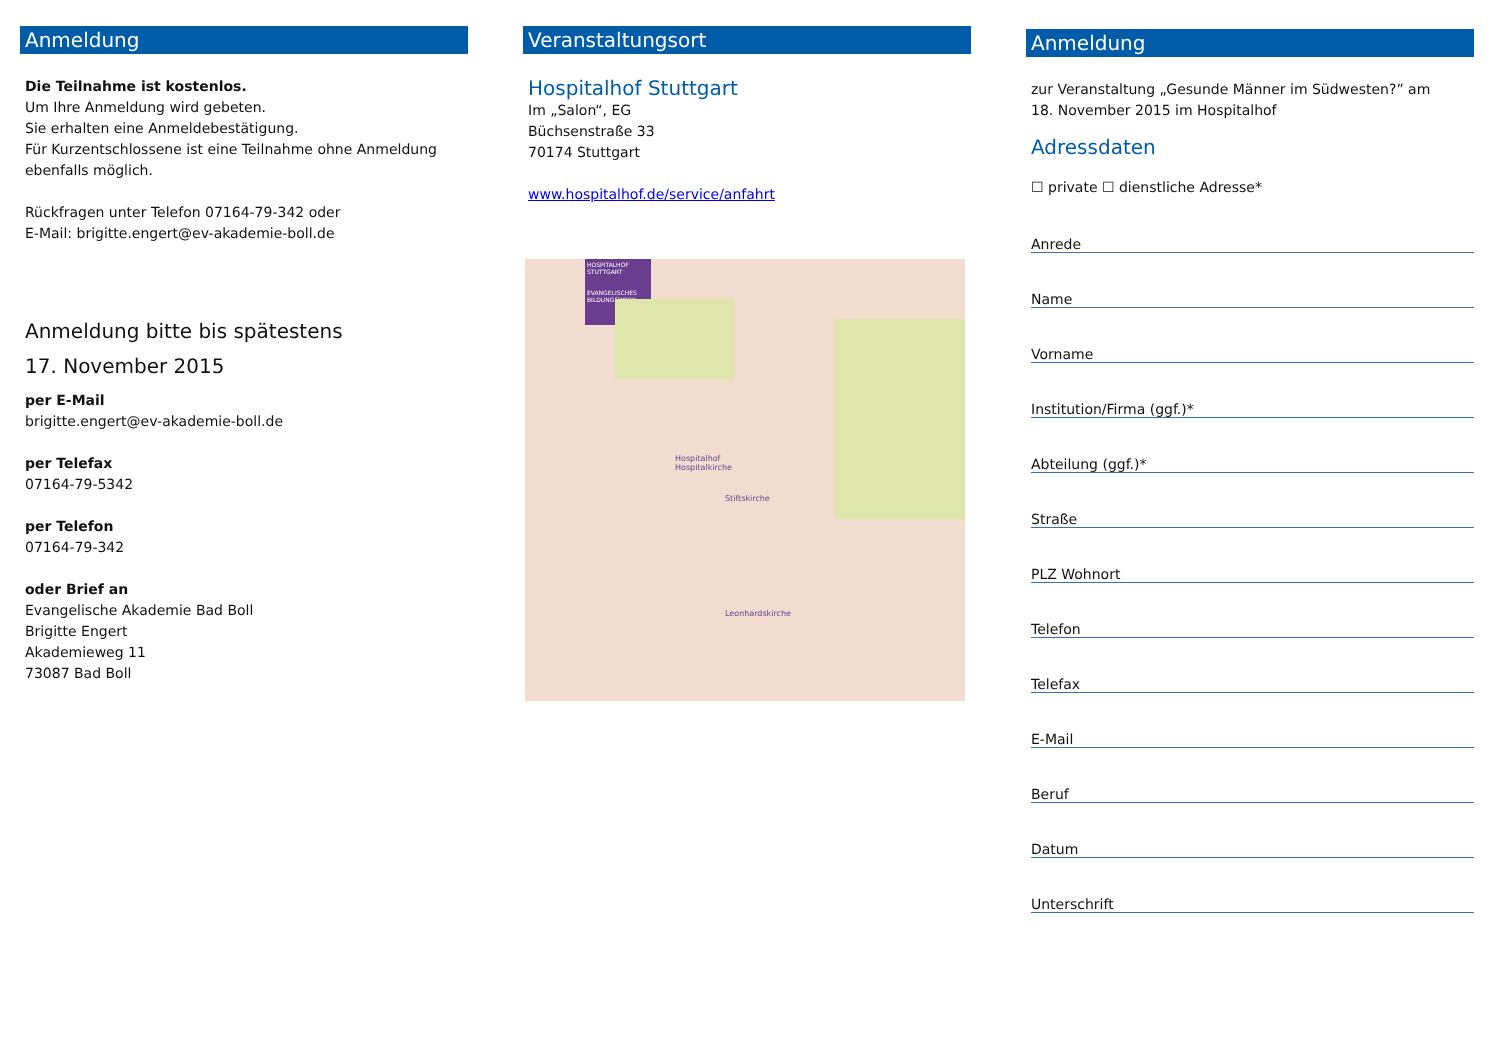Anmeldung
Die Teilnahme ist kostenlos.
Um Ihre Anmeldung wird gebeten.
Sie erhalten eine Anmeldebestätigung.
Für Kurzentschlossene ist eine Teilnahme ohne Anmeldung ebenfalls möglich.
Rückfragen unter Telefon 07164-79-342 oder
E-Mail: brigitte.engert@ev-akademie-boll.de
Anmeldung bitte bis spätestens
17. November 2015
per E-Mail
brigitte.engert@ev-akademie-boll.de
per Telefax
07164-79-5342
per Telefon
07164-79-342
oder Brief an
Evangelische Akademie Bad Boll
Brigitte Engert
Akademieweg 11
73087 Bad Boll
Veranstaltungsort
Hospitalhof Stuttgart
Im „Salon“, EG
Büchsenstraße 33
70174 Stuttgart
www.hospitalhof.de/service/anfahrt
HOSPITALHOF STUTTGART
EVANGELISCHES BILDUNGSWERK
Hospitalhof
Hospitalkirche
Leonhardskirche
Stiftskirche
Anmeldung
zur Veranstaltung „Gesunde Männer im Südwesten?” am
18. November 2015 im Hospitalhof
Adressdaten
☐ private ☐ dienstliche Adresse*
Anrede
Name
Vorname
Institution/Firma (ggf.)*
Abteilung (ggf.)*
Straße
PLZ Wohnort
Telefon
Telefax
E-Mail
Beruf
Datum
Unterschrift